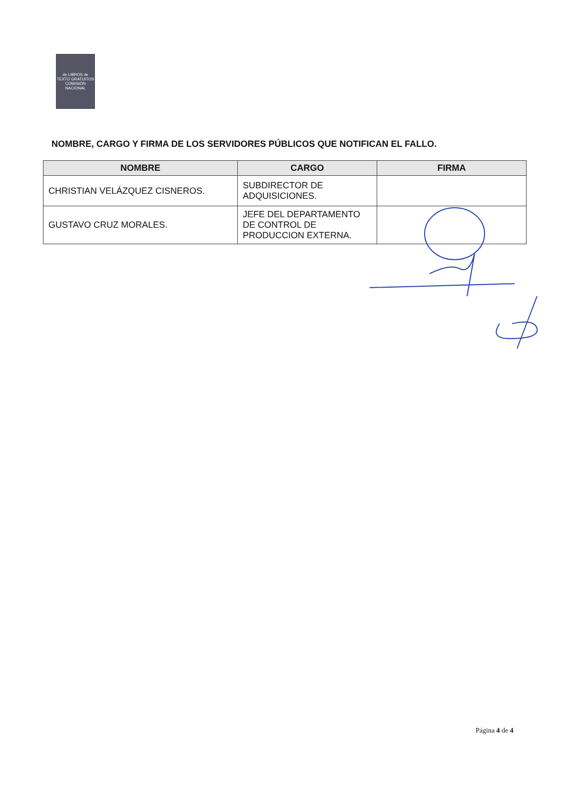de LIBROS de TEXTO GRATUITOS COMISIÓN NACIONAL
NOMBRE, CARGO Y FIRMA DE LOS SERVIDORES PÚBLICOS QUE NOTIFICAN EL FALLO.
| NOMBRE | CARGO | FIRMA |
| --- | --- | --- |
| CHRISTIAN VELÁZQUEZ CISNEROS. | SUBDIRECTOR DE ADQUISICIONES. | |
| GUSTAVO CRUZ MORALES. | JEFE DEL DEPARTAMENTO DE CONTROL DE PRODUCCION EXTERNA. | |
Página 4 de 4